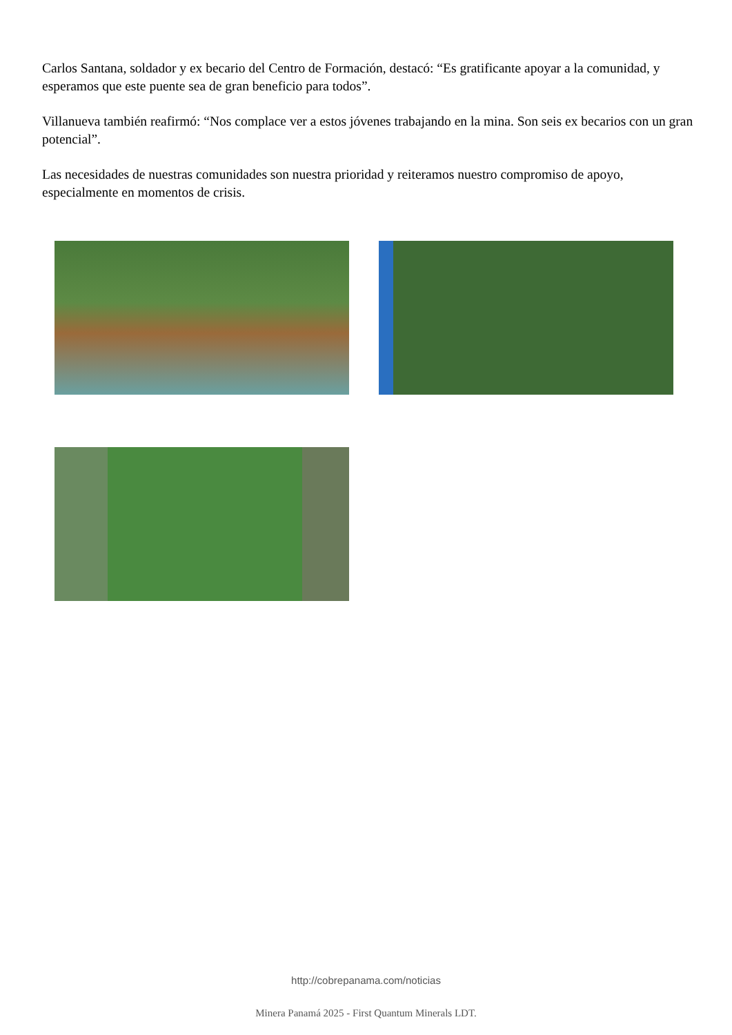Carlos Santana, soldador y ex becario del Centro de Formación, destacó: “Es gratificante apoyar a la comunidad, y esperamos que este puente sea de gran beneficio para todos”.
Villanueva también reafirmó: “Nos complace ver a estos jóvenes trabajando en la mina. Son seis ex becarios con un gran potencial”.
Las necesidades de nuestras comunidades son nuestra prioridad y reiteramos nuestro compromiso de apoyo, especialmente en momentos de crisis.
http://cobrepanama.com/noticias
Minera Panamá 2025 - First Quantum Minerals LDT.